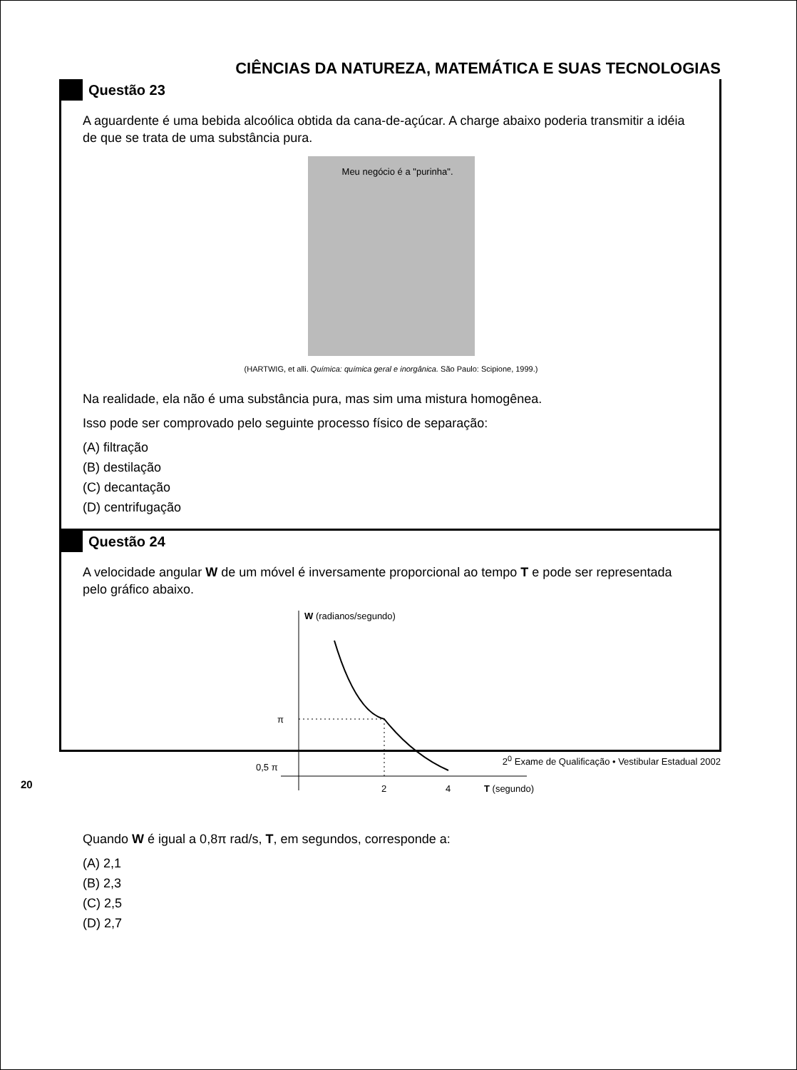CIÊNCIAS DA NATUREZA, MATEMÁTICA E SUAS TECNOLOGIAS
Questão 23
A aguardente é uma bebida alcoólica obtida da cana-de-açúcar. A charge abaixo poderia transmitir a idéia de que se trata de uma substância pura.
Meu negócio é a "purinha".
(HARTWIG, et alli. Química: química geral e inorgânica. São Paulo: Scipione, 1999.)
Na realidade, ela não é uma substância pura, mas sim uma mistura homogênea.
Isso pode ser comprovado pelo seguinte processo físico de separação:
(A) filtração
(B) destilação
(C) decantação
(D) centrifugação
Questão 24
A velocidade angular W de um móvel é inversamente proporcional ao tempo T e pode ser representada pelo gráfico abaixo.
W (radianos/segundo)
π
0,5 π
2
4
T (segundo)
Quando W é igual a 0,8π rad/s, T, em segundos, corresponde a:
(A) 2,1
(B) 2,3
(C) 2,5
(D) 2,7
2<sup>0</sup> Exame de Qualificação • Vestibular Estadual 2002
20